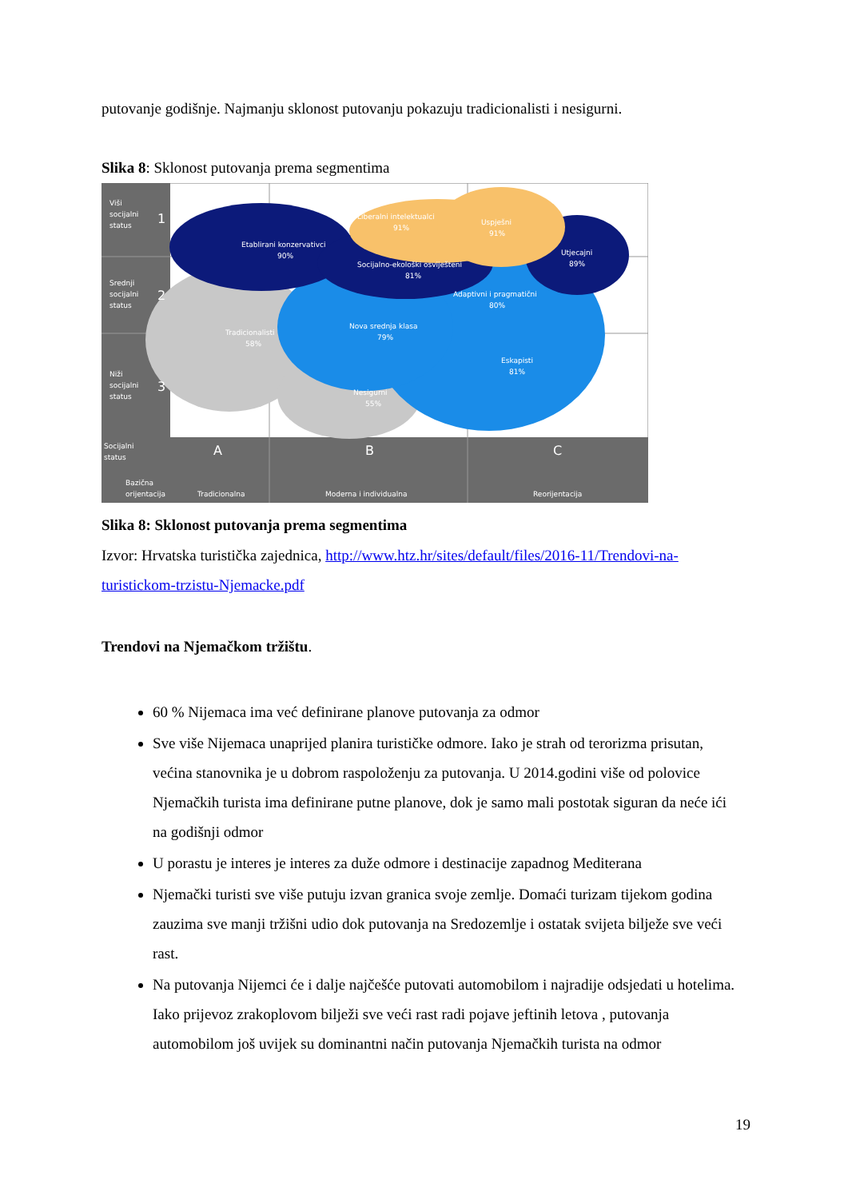putovanje godišnje. Najmanju sklonost putovanju pokazuju tradicionalisti i nesigurni.
Slika 8: Sklonost putovanja prema segmentima
Viši
socijalni
status
1
Srednji
socijalni
status
2
Niži
socijalni
status
3
Etablirani konzervativci
90%
Liberalni intelektualci
91%
Uspješni
91%
Socijalno-ekološki osviješteni
81%
Utjecajni
89%
Adaptivni i pragmatični
80%
Nova srednja klasa
79%
Tradicionalisti
58%
Eskapisti
81%
Nesigurni
55%
Socijalni
status
Bazična
orijentacija
A
B
C
Tradicionalna
Moderna i individualna
Reorijentacija
Slika 8: Sklonost putovanja prema segmentima
Izvor: Hrvatska turistička zajednica, http://www.htz.hr/sites/default/files/2016-11/Trendovi-na-turistickom-trzistu-Njemacke.pdf
Trendovi na Njemačkom tržištu.
60 % Nijemaca ima već definirane planove putovanja za odmor
Sve više Nijemaca unaprijed planira turističke odmore. Iako je strah od terorizma prisutan, većina stanovnika je u dobrom raspoloženju za putovanja. U 2014.godini više od polovice Njemačkih turista ima definirane putne planove, dok je samo mali postotak siguran da neće ići na godišnji odmor
U porastu je interes je interes za duže odmore i destinacije zapadnog Mediterana
Njemački turisti sve više putuju izvan granica svoje zemlje. Domaći turizam tijekom godina zauzima sve manji tržišni udio dok putovanja na Sredozemlje i ostatak svijeta bilježe sve veći rast.
Na putovanja Nijemci će i dalje najčešće putovati automobilom i najradije odsjedati u hotelima. Iako prijevoz zrakoplovom bilježi sve veći rast radi pojave jeftinih letova , putovanja automobilom još uvijek su dominantni način putovanja Njemačkih turista na odmor
19